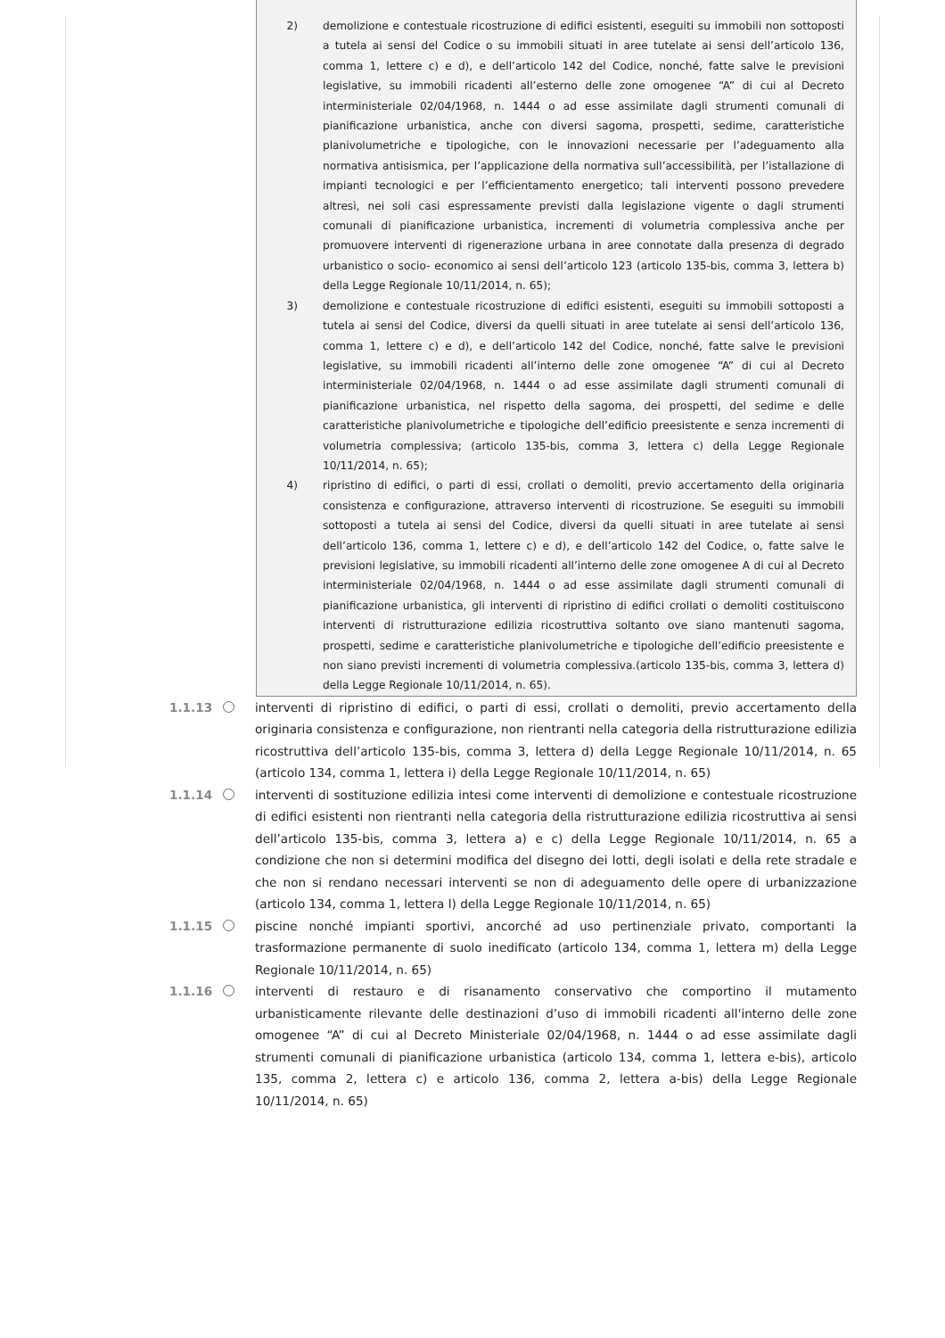2) demolizione e contestuale ricostruzione di edifici esistenti, eseguiti su immobili non sottoposti a tutela ai sensi del Codice o su immobili situati in aree tutelate ai sensi dell’articolo 136, comma 1, lettere c) e d), e dell’articolo 142 del Codice, nonché, fatte salve le previsioni legislative, su immobili ricadenti all’esterno delle zone omogenee “A” di cui al Decreto interministeriale 02/04/1968, n. 1444 o ad esse assimilate dagli strumenti comunali di pianificazione urbanistica, anche con diversi sagoma, prospetti, sedime, caratteristiche planivolumetriche e tipologiche, con le innovazioni necessarie per l’adeguamento alla normativa antisismica, per l’applicazione della normativa sull’accessibilità, per l’istallazione di impianti tecnologici e per l’efficientamento energetico; tali interventi possono prevedere altresì, nei soli casi espressamente previsti dalla legislazione vigente o dagli strumenti comunali di pianificazione urbanistica, incrementi di volumetria complessiva anche per promuovere interventi di rigenerazione urbana in aree connotate dalla presenza di degrado urbanistico o socio- economico ai sensi dell’articolo 123 (articolo 135-bis, comma 3, lettera b) della Legge Regionale 10/11/2014, n. 65);
3) demolizione e contestuale ricostruzione di edifici esistenti, eseguiti su immobili sottoposti a tutela ai sensi del Codice, diversi da quelli situati in aree tutelate ai sensi dell’articolo 136, comma 1, lettere c) e d), e dell’articolo 142 del Codice, nonché, fatte salve le previsioni legislative, su immobili ricadenti all’interno delle zone omogenee “A” di cui al Decreto interministeriale 02/04/1968, n. 1444 o ad esse assimilate dagli strumenti comunali di pianificazione urbanistica, nel rispetto della sagoma, dei prospetti, del sedime e delle caratteristiche planivolumetriche e tipologiche dell’edificio preesistente e senza incrementi di volumetria complessiva; (articolo 135-bis, comma 3, lettera c) della Legge Regionale 10/11/2014, n. 65);
4) ripristino di edifici, o parti di essi, crollati o demoliti, previo accertamento della originaria consistenza e configurazione, attraverso interventi di ricostruzione. Se eseguiti su immobili sottoposti a tutela ai sensi del Codice, diversi da quelli situati in aree tutelate ai sensi dell’articolo 136, comma 1, lettere c) e d), e dell’articolo 142 del Codice, o, fatte salve le previsioni legislative, su immobili ricadenti all’interno delle zone omogenee A di cui al Decreto interministeriale 02/04/1968, n. 1444 o ad esse assimilate dagli strumenti comunali di pianificazione urbanistica, gli interventi di ripristino di edifici crollati o demoliti costituiscono interventi di ristrutturazione edilizia ricostruttiva soltanto ove siano mantenuti sagoma, prospetti, sedime e caratteristiche planivolumetriche e tipologiche dell’edificio preesistente e non siano previsti incrementi di volumetria complessiva.(articolo 135-bis, comma 3, lettera d) della Legge Regionale 10/11/2014, n. 65).
1.1.13 interventi di ripristino di edifici, o parti di essi, crollati o demoliti, previo accertamento della originaria consistenza e configurazione, non rientranti nella categoria della ristrutturazione edilizia ricostruttiva dell’articolo 135-bis, comma 3, lettera d) della Legge Regionale 10/11/2014, n. 65 (articolo 134, comma 1, lettera i) della Legge Regionale 10/11/2014, n. 65)
1.1.14 interventi di sostituzione edilizia intesi come interventi di demolizione e contestuale ricostruzione di edifici esistenti non rientranti nella categoria della ristrutturazione edilizia ricostruttiva ai sensi dell’articolo 135-bis, comma 3, lettera a) e c) della Legge Regionale 10/11/2014, n. 65 a condizione che non si determini modifica del disegno dei lotti, degli isolati e della rete stradale e che non si rendano necessari interventi se non di adeguamento delle opere di urbanizzazione (articolo 134, comma 1, lettera l) della Legge Regionale 10/11/2014, n. 65)
1.1.15 piscine nonché impianti sportivi, ancorché ad uso pertinenziale privato, comportanti la trasformazione permanente di suolo inedificato (articolo 134, comma 1, lettera m) della Legge Regionale 10/11/2014, n. 65)
1.1.16 interventi di restauro e di risanamento conservativo che comportino il mutamento urbanisticamente rilevante delle destinazioni d’uso di immobili ricadenti all'interno delle zone omogenee “A” di cui al Decreto Ministeriale 02/04/1968, n. 1444 o ad esse assimilate dagli strumenti comunali di pianificazione urbanistica (articolo 134, comma 1, lettera e-bis), articolo 135, comma 2, lettera c) e articolo 136, comma 2, lettera a-bis) della Legge Regionale 10/11/2014, n. 65)